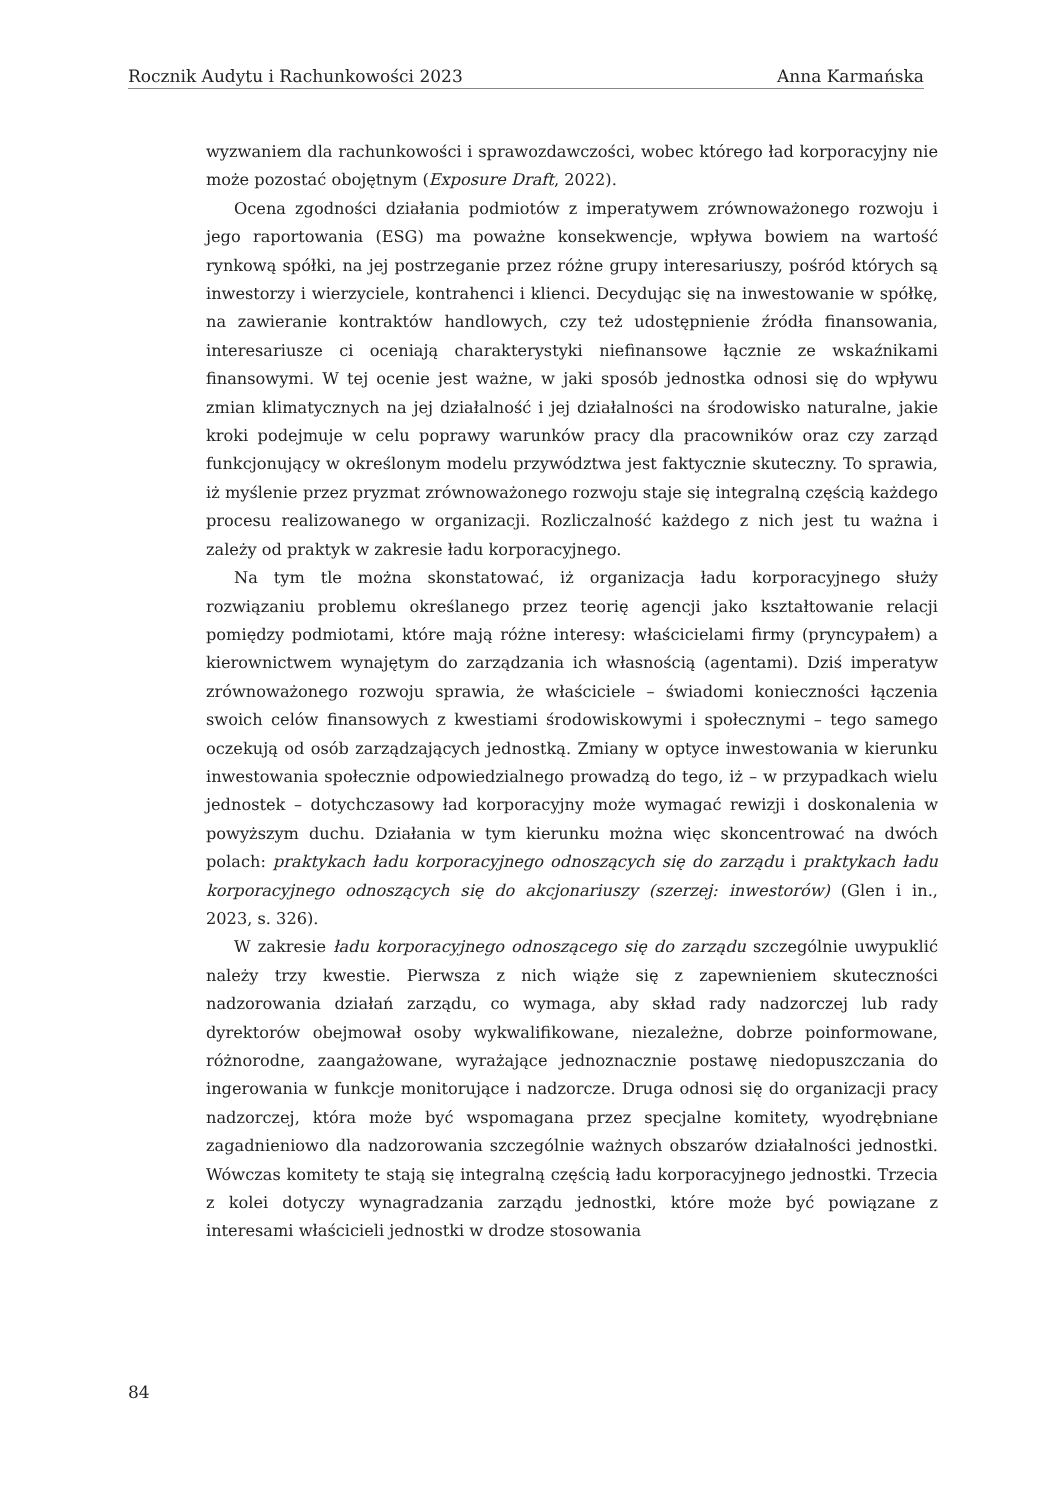Rocznik Audytu i Rachunkowości 2023 Anna Karmańska
wyzwaniem dla rachunkowości i sprawozdawczości, wobec którego ład korporacyjny nie może pozostać obojętnym (Exposure Draft, 2022).
Ocena zgodności działania podmiotów z imperatywem zrównoważonego rozwoju i jego raportowania (ESG) ma poważne konsekwencje, wpływa bowiem na wartość rynkową spółki, na jej postrzeganie przez różne grupy interesariuszy, pośród których są inwestorzy i wierzyciele, kontrahenci i klienci. Decydując się na inwestowanie w spółkę, na zawieranie kontraktów handlowych, czy też udostępnienie źródła finansowania, interesariusze ci oceniają charakterystyki niefinansowe łącznie ze wskaźnikami finansowymi. W tej ocenie jest ważne, w jaki sposób jednostka odnosi się do wpływu zmian klimatycznych na jej działalność i jej działalności na środowisko naturalne, jakie kroki podejmuje w celu poprawy warunków pracy dla pracowników oraz czy zarząd funkcjonujący w określonym modelu przywództwa jest faktycznie skuteczny. To sprawia, iż myślenie przez pryzmat zrównoważonego rozwoju staje się integralną częścią każdego procesu realizowanego w organizacji. Rozliczalność każdego z nich jest tu ważna i zależy od praktyk w zakresie ładu korporacyjnego.
Na tym tle można skonstatować, iż organizacja ładu korporacyjnego służy rozwiązaniu problemu określanego przez teorię agencji jako kształtowanie relacji pomiędzy podmiotami, które mają różne interesy: właścicielami firmy (pryncypałem) a kierownictwem wynajętym do zarządzania ich własnością (agentami). Dziś imperatyw zrównoważonego rozwoju sprawia, że właściciele – świadomi konieczności łączenia swoich celów finansowych z kwestiami środowiskowymi i społecznymi – tego samego oczekują od osób zarządzających jednostką. Zmiany w optyce inwestowania w kierunku inwestowania społecznie odpowiedzialnego prowadzą do tego, iż – w przypadkach wielu jednostek – dotychczasowy ład korporacyjny może wymagać rewizji i doskonalenia w powyższym duchu. Działania w tym kierunku można więc skoncentrować na dwóch polach: praktykach ładu korporacyjnego odnoszących się do zarządu i praktykach ładu korporacyjnego odnoszących się do akcjonariuszy (szerzej: inwestorów) (Glen i in., 2023, s. 326).
W zakresie ładu korporacyjnego odnoszącego się do zarządu szczególnie uwypuklić należy trzy kwestie. Pierwsza z nich wiąże się z zapewnieniem skuteczności nadzorowania działań zarządu, co wymaga, aby skład rady nadzorczej lub rady dyrektorów obejmował osoby wykwalifikowane, niezależne, dobrze poinformowane, różnorodne, zaangażowane, wyrażające jednoznacznie postawę niedopuszczania do ingerowania w funkcje monitorujące i nadzorcze. Druga odnosi się do organizacji pracy nadzorczej, która może być wspomagana przez specjalne komitety, wyodrębniane zagadnieniowo dla nadzorowania szczególnie ważnych obszarów działalności jednostki. Wówczas komitety te stają się integralną częścią ładu korporacyjnego jednostki. Trzecia z kolei dotyczy wynagradzania zarządu jednostki, które może być powiązane z interesami właścicieli jednostki w drodze stosowania
84